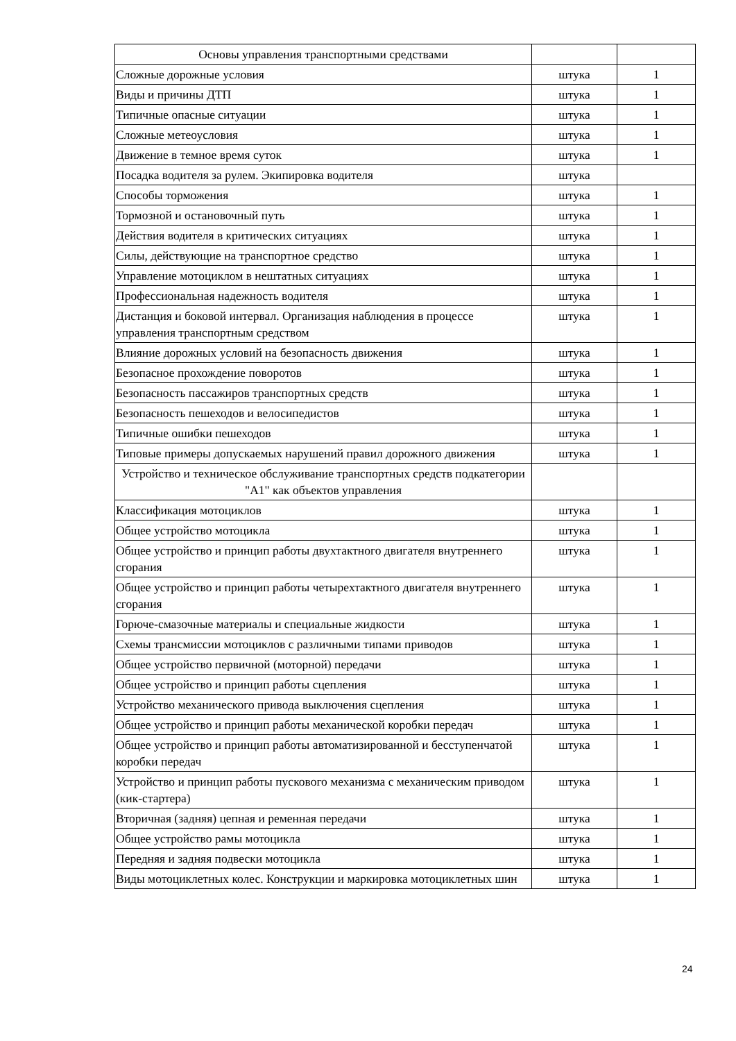| Основы управления транспортными средствами | | |
| Сложные дорожные условия | штука | 1 |
| Виды и причины ДТП | штука | 1 |
| Типичные опасные ситуации | штука | 1 |
| Сложные метеоусловия | штука | 1 |
| Движение в темное время суток | штука | 1 |
| Посадка водителя за рулем. Экипировка водителя | штука | |
| Способы торможения | штука | 1 |
| Тормозной и остановочный путь | штука | 1 |
| Действия водителя в критических ситуациях | штука | 1 |
| Силы, действующие на транспортное средство | штука | 1 |
| Управление мотоциклом в нештатных ситуациях | штука | 1 |
| Профессиональная надежность водителя | штука | 1 |
| Дистанция и боковой интервал. Организация наблюдения в процессе управления транспортным средством | штука | 1 |
| Влияние дорожных условий на безопасность движения | штука | 1 |
| Безопасное прохождение поворотов | штука | 1 |
| Безопасность пассажиров транспортных средств | штука | 1 |
| Безопасность пешеходов и велосипедистов | штука | 1 |
| Типичные ошибки пешеходов | штука | 1 |
| Типовые примеры допускаемых нарушений правил дорожного движения | штука | 1 |
| Устройство и техническое обслуживание транспортных средств подкатегории "А1" как объектов управления | | |
| Классификация мотоциклов | штука | 1 |
| Общее устройство мотоцикла | штука | 1 |
| Общее устройство и принцип работы двухтактного двигателя внутреннего сгорания | штука | 1 |
| Общее устройство и принцип работы четырехтактного двигателя внутреннего сгорания | штука | 1 |
| Горюче-смазочные материалы и специальные жидкости | штука | 1 |
| Схемы трансмиссии мотоциклов с различными типами приводов | штука | 1 |
| Общее устройство первичной (моторной) передачи | штука | 1 |
| Общее устройство и принцип работы сцепления | штука | 1 |
| Устройство механического привода выключения сцепления | штука | 1 |
| Общее устройство и принцип работы механической коробки передач | штука | 1 |
| Общее устройство и принцип работы автоматизированной и бесступенчатой коробки передач | штука | 1 |
| Устройство и принцип работы пускового механизма с механическим приводом (кик-стартера) | штука | 1 |
| Вторичная (задняя) цепная и ременная передачи | штука | 1 |
| Общее устройство рамы мотоцикла | штука | 1 |
| Передняя и задняя подвески мотоцикла | штука | 1 |
| Виды мотоциклетных колес. Конструкции и маркировка мотоциклетных шин | штука | 1 |
24